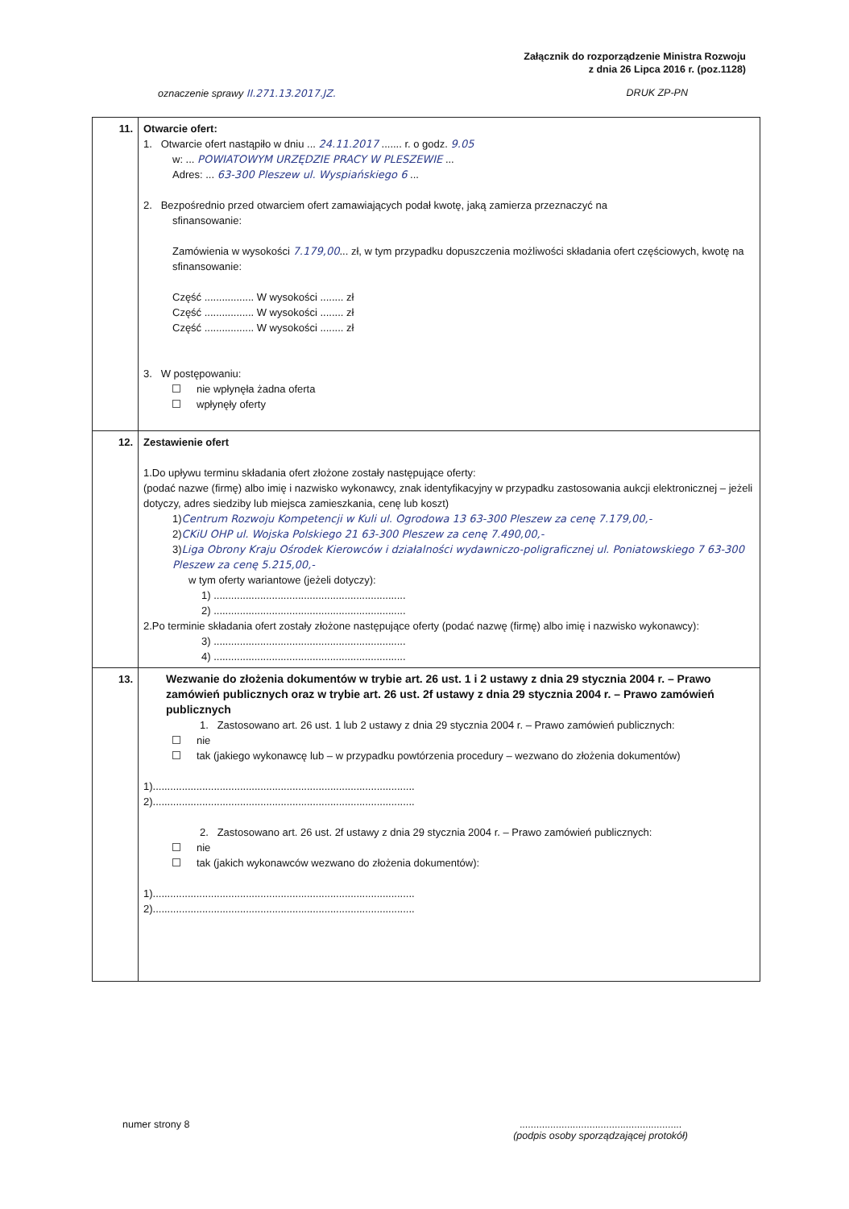Załącznik do rozporządzenie Ministra Rozwoju
z dnia 26 Lipca 2016 r. (poz.1128)
oznaczenie sprawy II.271.13.2017.JZ. DRUK ZP-PN
| 11. | Otwarcie ofert: 1. Otwarcie ofert nastąpiło w dniu ... 24.11.2017 ....... r. o godz. 9.05 w: ... POWIATOWYM URZĘDZIE PRACY W PLESZEWIE ... Adres: ... 63-300 Pleszew ul. Wyspiańskiego 6 ... 2. Bezpośrednio przed otwarciem ofert zamawiających podał kwotę, jaką zamierza przeznaczyć na sfinansowanie: Zamówienia w wysokości 7.179,00 ... zł, w tym przypadku dopuszczenia możliwości składania ofert częściowych, kwotę na sfinansowanie: Część ................. W wysokości ........ zł Część ................. W wysokości ........ zł Część ................. W wysokości ........ zł 3. W postępowaniu: nie wpłynęła żadna oferta wpłynęły oferty |
| 12. | Zestawienie ofert 1.Do upływu terminu składania ofert złożone zostały następujące oferty: (podać nazwe (firmę) albo imię i nazwisko wykonawcy, znak identyfikacyjny w przypadku zastosowania aukcji elektronicznej – jeżeli dotyczy, adres siedziby lub miejsca zamieszkania, cenę lub koszt) 1) Centrum Rozwoju Kompetencji w Kuli ul. Ogrodowa 13 63-300 Pleszew za cenę 7.179,00,- 2) CKiU OHP ul. Wojska Polskiego 21 63-300 Pleszew za cenę 7.490,00,- 3) Liga Obrony Kraju Ośrodek Kierowców i działalności wydawniczo-poligraficznej ul. Poniatowskiego 7 63-300 Pleszew za cenę 5.215,00,- w tym oferty wariantowe (jeżeli dotyczy): 1) .................................................................. 2) .................................................................. 2.Po terminie składania ofert zostały złożone następujące oferty (podać nazwę (firmę) albo imię i nazwisko wykonawcy): 3) .................................................................. 4) .................................................................. |
| 13. | Wezwanie do złożenia dokumentów w trybie art. 26 ust. 1 i 2 ustawy z dnia 29 stycznia 2004 r. – Prawo zamówień publicznych oraz w trybie art. 26 ust. 2f ustawy z dnia 29 stycznia 2004 r. – Prawo zamówień publicznych 1. Zastosowano art. 26 ust. 1 lub 2 ustawy z dnia 29 stycznia 2004 r. – Prawo zamówień publicznych: nie tak (jakiego wykonawcę lub – w przypadku powtórzenia procedury – wezwano do złożenia dokumentów) 1).......................................................................................... 2).......................................................................................... 2. Zastosowano art. 26 ust. 2f ustawy z dnia 29 stycznia 2004 r. – Prawo zamówień publicznych: nie tak (jakich wykonawców wezwano do złożenia dokumentów): 1).......................................................................................... 2).......................................................................................... |
numer strony 8..........................................................
(podpis osoby sporządzającej protokół)